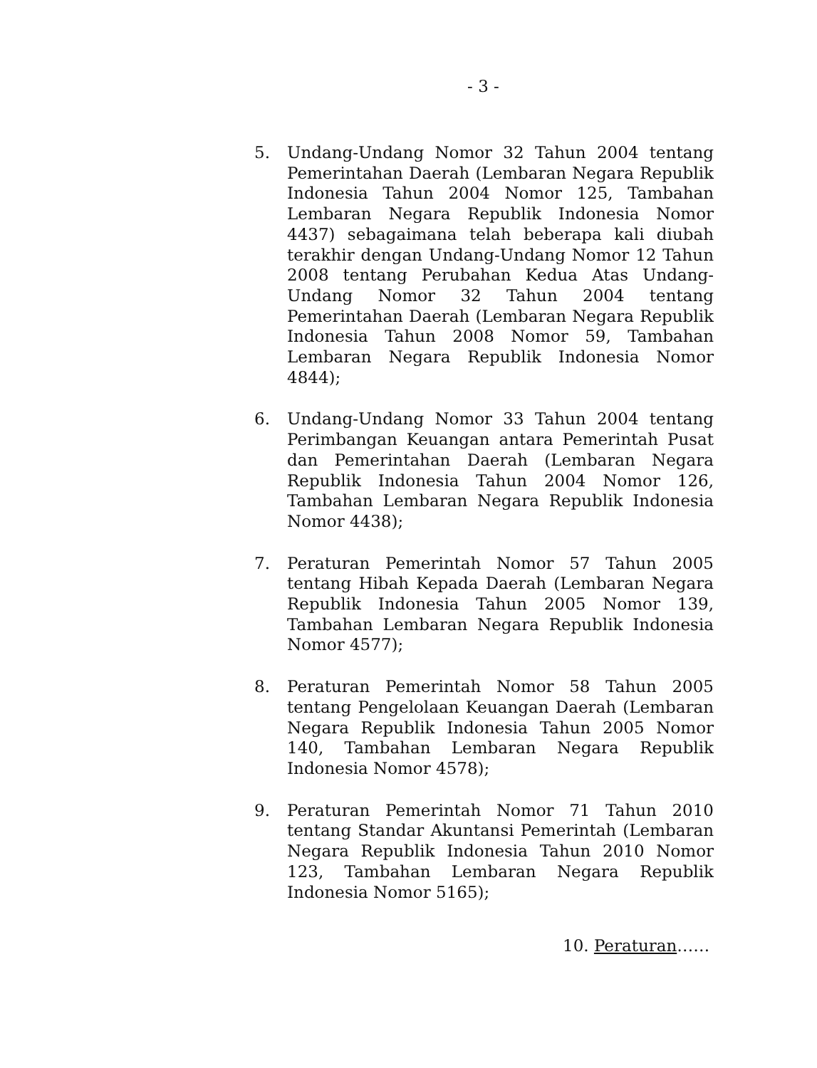- 3 -
5. Undang-Undang Nomor 32 Tahun 2004 tentang Pemerintahan Daerah (Lembaran Negara Republik Indonesia Tahun 2004 Nomor 125, Tambahan Lembaran Negara Republik Indonesia Nomor 4437) sebagaimana telah beberapa kali diubah terakhir dengan Undang-Undang Nomor 12 Tahun 2008 tentang Perubahan Kedua Atas Undang-Undang Nomor 32 Tahun 2004 tentang Pemerintahan Daerah (Lembaran Negara Republik Indonesia Tahun 2008 Nomor 59, Tambahan Lembaran Negara Republik Indonesia Nomor 4844);
6. Undang-Undang Nomor 33 Tahun 2004 tentang Perimbangan Keuangan antara Pemerintah Pusat dan Pemerintahan Daerah (Lembaran Negara Republik Indonesia Tahun 2004 Nomor 126, Tambahan Lembaran Negara Republik Indonesia Nomor 4438);
7. Peraturan Pemerintah Nomor 57 Tahun 2005 tentang Hibah Kepada Daerah (Lembaran Negara Republik Indonesia Tahun 2005 Nomor 139, Tambahan Lembaran Negara Republik Indonesia Nomor 4577);
8. Peraturan Pemerintah Nomor 58 Tahun 2005 tentang Pengelolaan Keuangan Daerah (Lembaran Negara Republik Indonesia Tahun 2005 Nomor 140, Tambahan Lembaran Negara Republik Indonesia Nomor 4578);
9. Peraturan Pemerintah Nomor 71 Tahun 2010 tentang Standar Akuntansi Pemerintah (Lembaran Negara Republik Indonesia Tahun 2010 Nomor 123, Tambahan Lembaran Negara Republik Indonesia Nomor 5165);
10. Peraturan……